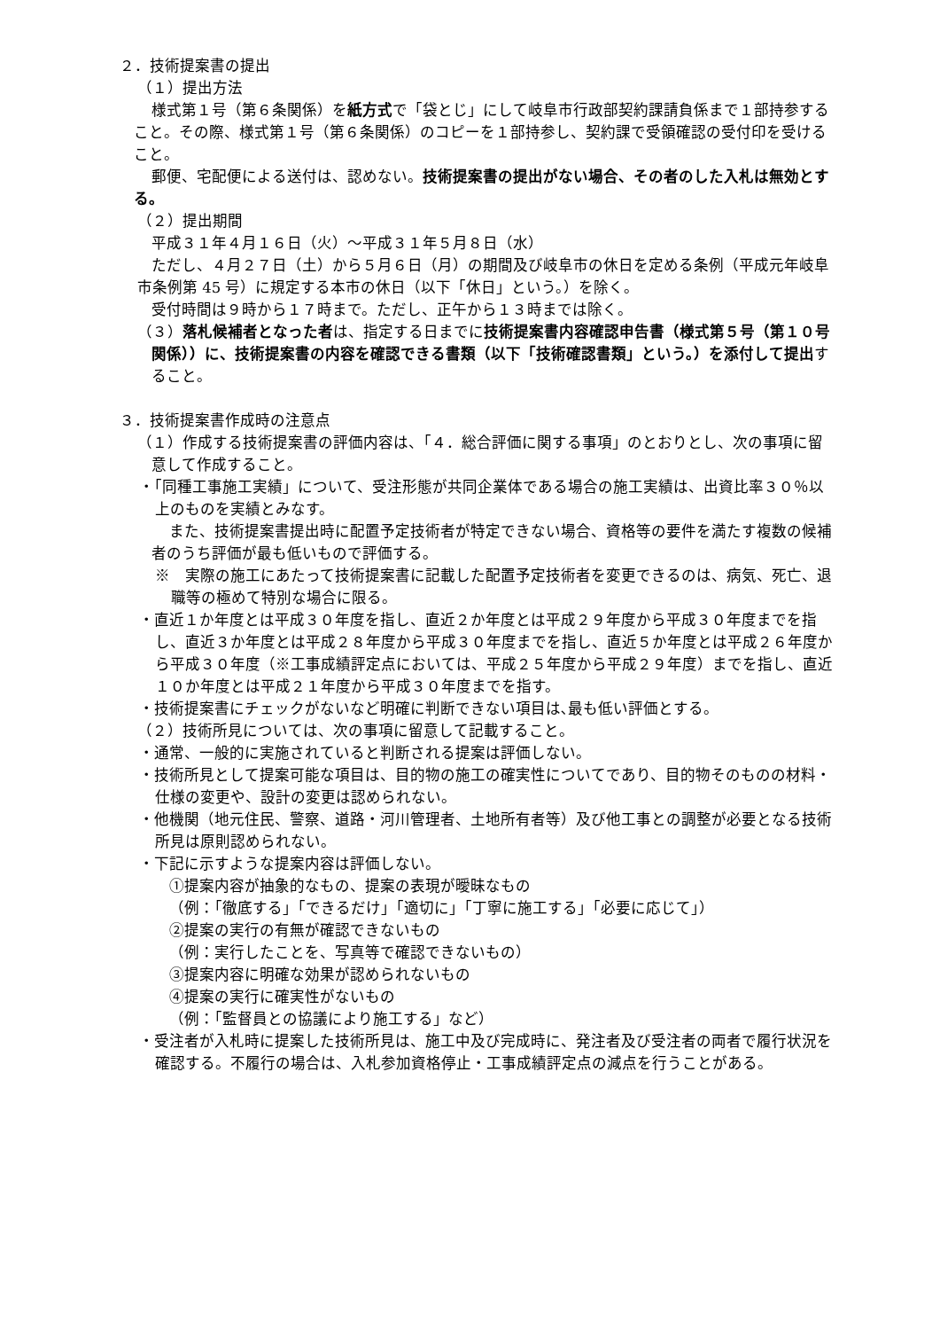２．技術提案書の提出
（１）提出方法
様式第１号（第６条関係）を紙方式で「袋とじ」にして岐阜市行政部契約課請負係まで１部持参すること。その際、様式第１号（第６条関係）のコピーを１部持参し、契約課で受領確認の受付印を受けること。
郵便、宅配便による送付は、認めない。技術提案書の提出がない場合、その者のした入札は無効とする。
（２）提出期間
平成３１年４月１６日（火）～平成３１年５月８日（水）
ただし、４月２７日（土）から５月６日（月）の期間及び岐阜市の休日を定める条例（平成元年岐阜市条例第 45 号）に規定する本市の休日（以下「休日」という。）を除く。
受付時間は９時から１７時まで。ただし、正午から１３時までは除く。
（３）落札候補者となった者は、指定する日までに技術提案書内容確認申告書（様式第５号（第１０号関係））に、技術提案書の内容を確認できる書類（以下「技術確認書類」という。）を添付して提出すること。
３．技術提案書作成時の注意点
（１）作成する技術提案書の評価内容は、「４．総合評価に関する事項」のとおりとし、次の事項に留意して作成すること。
・「同種工事施工実績」について、受注形態が共同企業体である場合の施工実績は、出資比率３０％以上のものを実績とみなす。
また、技術提案書提出時に配置予定技術者が特定できない場合、資格等の要件を満たす複数の候補者のうち評価が最も低いもので評価する。
※　実際の施工にあたって技術提案書に記載した配置予定技術者を変更できるのは、病気、死亡、退職等の極めて特別な場合に限る。
・直近１か年度とは平成３０年度を指し、直近２か年度とは平成２９年度から平成３０年度までを指し、直近３か年度とは平成２８年度から平成３０年度までを指し、直近５か年度とは平成２６年度から平成３０年度（※工事成績評定点においては、平成２５年度から平成２９年度）までを指し、直近１０か年度とは平成２１年度から平成３０年度までを指す。
・技術提案書にチェックがないなど明確に判断できない項目は､最も低い評価とする。
（２）技術所見については、次の事項に留意して記載すること。
・通常、一般的に実施されていると判断される提案は評価しない。
・技術所見として提案可能な項目は、目的物の施工の確実性についてであり、目的物そのものの材料・仕様の変更や、設計の変更は認められない。
・他機関（地元住民、警察、道路・河川管理者、土地所有者等）及び他工事との調整が必要となる技術所見は原則認められない。
・下記に示すような提案内容は評価しない。
①提案内容が抽象的なもの、提案の表現が曖昧なもの
（例：「徹底する」「できるだけ」「適切に」「丁寧に施工する」「必要に応じて」）
②提案の実行の有無が確認できないもの
（例：実行したことを、写真等で確認できないもの）
③提案内容に明確な効果が認められないもの
④提案の実行に確実性がないもの
（例：「監督員との協議により施工する」など）
・受注者が入札時に提案した技術所見は、施工中及び完成時に、発注者及び受注者の両者で履行状況を確認する。不履行の場合は、入札参加資格停止・工事成績評定点の減点を行うことがある。